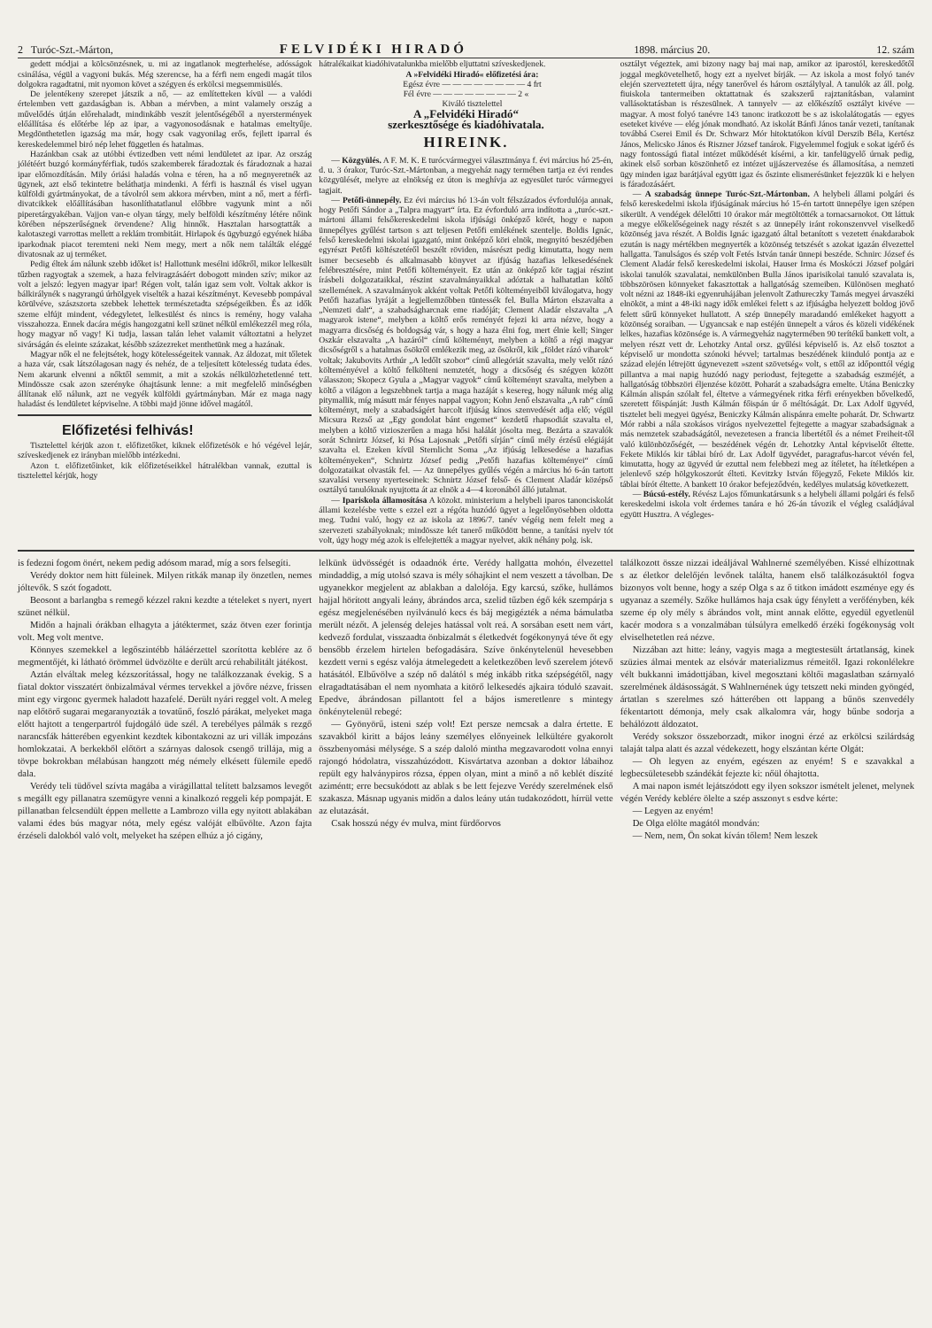2 Turóc-Szt.-Márton, FELVIDÉKI HIRADÓ 1898. március 20. 12. szám
gedett módjai a kölcsönzésnek, u. mi az ingatlanok megterhelése, adósságok csinálása, végül a vagyoni bukás. Még szerencse, ha a férfi nem engedi magát tilos dolgokra ragadtatni, mit nyomon követ a szégyen és erkölcsi megsemmisülés.
De jelentékeny szerepet játszik a nő, — az említetteken kívül — a valódi értelemben vett gazdaságban is. Abban a mérvben, a mint valamely ország a művelődés útján előrehaladt, mindinkább veszít jelentőségéből a nyerstermények előállítása és előtérbe lép az ipar, a vagyonosodásnak e hatalmas emeltyűje. Megdönthetetlen igazság ma már, hogy csak vagyonilag erős, fejlett iparral és kereskedelemmel biró nép lehet független és hatalmas.
Hazánkban csak az utóbbi évtizedben vett némi lendületet az ipar. Az ország jólétéért buzgó kormányférfiak, tudós szakemberek fáradoztak és fáradoznak a hazai ipar előmozdításán. Mily óriási haladás volna e téren, ha a nő megnyeretnék az ügynek, azt első tekintetre beláthatja mindenki. A férfi is használ és visel ugyan külföldi gyártmányokat, de a távolról sem akkora mérvben, mint a nő, mert a férfi-divatcikkek előállításában hasonlíthatatlanul előbbre vagyunk mint a női piperetárgyakéban. Vajjon van-e olyan tárgy, mely belföldi készítmény létére nőink körében népszerűségnek örvendene? Alig hinnők. Hasztalan harsogtatták a kalotaszegi varrottas mellett a reklám trombitáit. Hirlapok és ügybuzgó egyének hiába iparkodnak piacot teremteni neki Nem megy, mert a nők nem találták eléggé divatosnak az uj terméket.
Pedig éltek ám nálunk szebb időket is! Hallottunk mesélni időkről, mikor lelkesült tűzben ragyogtak a szemek, a haza felviragzásáért dobogott minden szív; mikor az volt a jelszó: legyen magyar ipar! Régen volt, talán igaz sem volt. Voltak akkor is bálkirálynék s nagyrangú úrhölgyek viselték a hazai készítményt. Kevesebb pompával körülvéve, szászszorta szebbek lehettek természetadta szépségeikben. És az idők szeme elfújt mindent, védegyletet, lelkesülést és nincs is remény, hogy valaha visszahozza. Ennek dacára mégis hangozgatni kell szünet nélkül emlékezzél meg róla, hogy magyar nő vagy! Ki tudja, lassan talán lehet valamit változtatni a helyzet sivárságán és eleinte százakat, később százezreket menthetünk meg a hazának.
Magyar nők el ne felejtsétek, hogy kötelességeitek vannak. Az áldozat, mit tőletek a haza vár, csak látszólagosan nagy és nehéz, de a teljesített kötelesség tudata édes. Nem akarunk elvenni a nőktől semmit, a mit a szokás nélkülözhetetlenné tett. Mindössze csak azon szerényke óhajtásunk lenne: a mit megfelelő minőségben állítanak elő nálunk, azt ne vegyék külföldi gyártmányban. Már ez maga nagy haladást és lendületet képviselne. A többi majd jönne idővel magától.
Előfizetési felhivás!
Tisztelettel kérjük azon t. előfizetőket, kiknek előfizetésök e hó végével lejár, szíveskedjenek ez irányban mielőbb intézkedni.
Azon t. előfizetőinket, kik előfizetéseikkel hátralékban vannak, ezuttal is tisztelettel kérjük, hogy
hátralékaikat kiadóhivatalunkba mielőbb eljuttatni szíveskedjenek.
A »Felvidéki Hiradó« előfizetési ára:
Egész évre — — — — — — — — 4 frt
Fél évre — — — — — — — — 2 «
Kiváló tisztelettel
A „Felvidéki Hiradó“
szerkesztősége és kiadóhivatala.
HIREINK.
— Közgyülés. A F. M. K. E turócvármegyei választmánya f. évi március hó 25-én, d. u. 3 órakor, Turóc-Szt.-Mártonban, a megyeház nagy termében tartja ez évi rendes közgyülését, melyre az elnökség ez úton is meghívja az egyesület turóc vármegyei tagjait.
— Petőfi-ünnepély. Ez évi március hó 13-án volt félszázados évfordulója annak, hogy Petőfi Sándor a „Talpra magyart“ írta. Ez évforduló arra indította a „turóc-szt.-mártoni állami felsőkereskedelmi iskola ifjúsági önképző körét, hogy e napon ünnepélyes gyűlést tartson s azt teljesen Petőfi emlékének szentelje. Boldis Ignác, felső kereskedelmi iskolai igazgató, mint önképző köri elnök, megnyitó beszédjében egyrészt Petőfi költészetéről beszélt röviden, másrészt pedig kimutatta, hogy nem ismer becsesebb és alkalmasabb könyvet az ifjúság hazafias lelkesedésének felébresztésére, mint Petőfi költeményeit. Ez után az önképző kör tagjai részint írásbeli dolgozataikkal, részint szavalmányaikkal adóztak a halhatatlan költő szellemének. A szavalmányok akként voltak Petőfi költeményeiből kiválogatva, hogy Petőfi hazafias lyráját a legjellemzőbben tüntessék fel. Bulla Márton elszavalta a „Nemzeti dalt“, a szabadságharcnak eme riadóját; Clement Aladár elszavalta „A magyarok istene“, melyben a költő erős reményét fejezi ki arra nézve, hogy a magyarra dicsőség és boldogság vár, s hogy a haza élni fog, mert élnie kell; Singer Oszkár elszavalta „A hazáról“ című költeményt, melyben a költő a régi magyar dicsőségről s a hatalmas ősökről emlékezik meg, az ősökről, kik „földet rázó viharok“ voltak; Jakubovits Arthúr „A ledőlt szobor“ című allegóriát szavalta, mely velőt rázó költeményével a költő felkölteni nemzetét, hogy a dicsőség és szégyen között válasszon; Skopecz Gyula a „Magyar vagyok“ című költeményt szavalta, melyben a költő a világon a legszebbnek tartja a maga hazáját s kesereg, hogy nálunk még alig pitymallik, míg másutt már fényes nappal vagyon; Kohn Jenő elszavalta „A rab“ című költeményt, mely a szabadságért harcolt ifjúság kínos szenvedését adja elő; végül Micsura Rezső az „Egy gondolat bánt engemet“ kezdetű rhapsodiát szavalta el, melyben a költő vizioszerűen a maga hősi halálát jósolta meg. Bezárta a szavalók sorát Schnirtz József, ki Pósa Lajosnak „Petőfi sírján“ című mély érzésű elégiáját szavalta el. Ezeken kívül Sternlicht Soma „Az ifjúság lelkesedése a hazafias költeményeken“, Schnirtz József pedig „Petőfi hazafias költeményei“ című dolgozataikat olvasták fel. — Az ünnepélyes gyűlés végén a március hó 6-án tartott szavalási verseny nyerteseinek: Schnirtz József felső- és Clement Aladár középső osztályú tanulóknak nyujtotta át az elnök a 4—4 koronából álló jutalmat.
— Ipariskola államosítása A közokt. ministerium a helybeli iparos tanonciskolát állami kezelésbe vette s ezzel ezt a régóta huzódó ügyet a legelőnyösebben oldotta meg. Tudni való, hogy ez az iskola az 1896/7. tanév végéig nem felelt meg a szervezeti szabályoknak; mindössze két tanerő működött benne, a tanítási nyelv tót volt, úgy hogy még azok is elfelejtették a magyar nyelvet, akik néhány polg. isk.
osztályt végeztek, ami bizony nagy baj mai nap, amikor az iparostól, kereskedőtől joggal megkövetelhető, hogy ezt a nyelvet bírják. — Az iskola a most folyó tanév elején szerveztetett újra, négy tanerővel és három osztálylyal. A tanulók az áll. polg. fiuiskola tantermeiben oktattatnak és szakszerű rajztanításban, valamint vallásoktatásban is részesülnek. A tannyelv — az előkészítő osztályt kivéve — magyar. A most folyó tanévre 143 tanonc iratkozott be s az iskolalátogatás — egyes eseteket kivéve — elég jónak mondható. Az iskolát Bánfi János tanár vezeti, tanítanak továbbá Cserei Emil és Dr. Schwarz Mór hitoktatókon kívül Derszib Béla, Kertész János, Melicsko János és Riszner József tanárok. Figyelemmel fogjuk e sokat igérő és nagy fontosságú fiatal intézet működését kísérni, a kir. tanfelügyelő úrnak pedig, akinek első sorban köszönhető ez intézet ujjászervezése és államosítása, a nemzeti ügy minden igaz barátjával együtt igaz és őszinte elismerésünket fejezzük ki e helyen is fáradozásáért.
— A szabadság ünnepe Turóc-Szt.-Mártonban. A helybeli állami polgári és felső kereskedelmi iskola ifjúságának március hó 15-én tartott ünnepélye igen szépen sikerült. A vendégek délelőtti 10 órakor már megtöltötték a tornacsarnokot. Ott láttuk a megye előkelőségeinek nagy részét s az ünnepély iránt rokonszenvvel viselkedő közönség java részét. A Boldis Ignác igazgató által betanított s vezetett énakdarabok ezután is nagy mértékben megnyerték a közönség tetszését s azokat igazán élvezettel hallgatta. Tanulságos és szép volt Fetés István tanár ünnepi beszéde. Schnirc József és Clement Aladár felső kereskedelmi iskolai, Hauser Irma és Moskóczi József polgári iskolai tanulók szavalatai, nemkülönben Bulla János iparisikolai tanuló szavalata is, többszörösen könnyeket fakasztottak a hallgatóság szemeiben. Különösen megható volt nézni az 1848-iki egyenruhájában jelenvolt Zathureczky Tamás megyei árvaszéki elnököt, a mint a 48-iki nagy idők emlékei felett s az ifjúságba helyezett boldog jövő felett sűrű könnyeket hullatott. A szép ünnepély maradandó emlékeket hagyott a közönség soraiban. — Ugyancsak e nap estéjén ünnepelt a város és közeli vidékének lelkes, hazafias közönsége is. A vármegyeház nagytermében 90 terítékű bankett volt, a melyen részt vett dr. Lehotzky Antal orsz. gyűlési képviselő is. Az első tosztot a képviselő ur mondotta szónoki hévvel; tartalmas beszédének kiinduló pontja az e század elején létrejött úgynevezett »szent szövetség« volt, s ettől az időponttól végig pillantva a mai napig huzódó nagy periodust, fejtegette a szabadság eszméjét, a hallgatóság többszöri éljenzése között. Poharát a szabadságra emelte. Utána Beniczky Kálmán alispán szólalt fel, éltetve a vármegyének ritka férfi erényekben bővelkedő, szeretett főispánját: Justh Kálmán főispán úr ő méltóságát. Dr. Lax Adolf ügyvéd, tisztelet beli megyei ügyész, Beniczky Kálmán alispánra emelte poharát. Dr. Schwartz Mór rabbi a nála szokásos virágos nyelvezettel fejtegette a magyar szabadságnak a más nemzetek szabadságától, nevezetesen a francia libertétől és a német Freiheit-től való különbözőségét, — beszédének végén dr. Lehotzky Antal képviselőt éltette. Fekete Miklós kir táblai bíró dr. Lax Adolf ügyvédet, paragrafus-harcot vévén fel, kimutatta, hogy az ügyvéd úr ezuttal nem felebbezi meg az ítéletet, ha ítéletképen a jelenlevő szép hölgykoszorút élteti. Kevitzky István főjegyző, Fekete Miklós kir. táblai bírót éltette. A bankett 10 órakor befejeződvén, kedélyes mulatság következett.
— Búcsú-estély. Révész Lajos főmunkatársunk s a helybeli állami polgári és felső kereskedelmi iskola volt érdemes tanára e hó 26-án távozik el végleg családjával együtt Husztra. A végleges-
is fedezni fogom önért, nekem pedig adósom marad, míg a sors felsegíti.
Verédy doktor nem hitt füleinek. Milyen ritkák manap ily önzetlen, nemes jóltevők. S szót fogadott.
Beosont a barlangba s remegő kézzel rakni kezdte a tételeket s nyert, nyert szünet nélkül.
Midőn a hajnali órákban elhagyta a játéktermet, száz ötven ezer forintja volt. Meg volt mentve.
Könnyes szemekkel a legőszintébb háláérzettel szorította keblére az ő megmentőjét, ki látható örömmel üdvözölte e derült arcú rehabilitált játékost.
Aztán elváltak meleg kézszorítással, hogy ne találkozzanak évekig. S a fiatal doktor visszatért önbizalmával vérmes tervekkel a jövőre nézve, frissen mint egy virgonc gyermek haladott hazafelé. Derült nyári reggel volt. A meleg nap előtörő sugarai megaranyozták a tovatűnő, foszló párákat, melyeket maga előtt hajtott a tengerpartról fujdogáló üde szél. A terebélyes pálmák s rezgő narancsfák hátterében egyenkint kezdtek kibontakozni az uri villák impozáns homlokzatai. A berkekből előtört a szárnyas dalosok csengő trillája, mig a tövpe bokrokban mélabúsan hangzott még némely elkésett fülemile epedő dala.
Verédy teli tüdővel szívta magába a virágillattal telített balzsamos levegőt s megállt egy pillanatra szemügyre venni a kinalkozó reggeli kép pompaját. E pillanatban felcsendült éppen mellette a Lambrozo villa egy nyitott ablakában valami édes bús magyar nóta, mely egész valóját elbűvölte. Azon fajta érzéseli dalokból való volt, melyeket ha szépen elhúz a jó cigány,
lelkünk üdvösségét is odaadnók érte. Verédy hallgatta mohón, élvezettel mindaddig, a míg utolsó szava is mély sóhajkint el nem veszett a távolban. De ugyanekkor megjelent az ablakban a dalolója. Egy karcsú, szőke, hullámos hajjal hörított angyali leány, ábrándos arca, szelid tűzben égő kék szempárja s egész megjelenésében nyilvánuló kecs és báj megigézték a néma bámulatba merült nézőt. A jelenség delejes hatással volt reá. A sorsában esett nem várt, kedvező fordulat, visszaadta önbizalmát s életkedvét fogékonynyá téve őt egy bensőbb érzelem hirtelen befogadására. Szíve önkénytelenül hevesebben kezdett verni s egész valója átmelegedett a keletkezőben levő szerelem jótevő hatásától. Elbűvölve a szép nő dalától s még inkább ritka szépségétől, nagy elragadtatásában el nem nyomhata a kitörő lelkesedés ajkaira tóduló szavait. Epedve, ábrándosan pillantott fel a bájos ismeretlenre s mintegy önkénytelenül rebegé:
— Gyönyörű, isteni szép volt! Ezt persze nemcsak a dalra értette. E szavakból kiritt a bájos leány személyes előnyeinek lelkültére gyakorolt összbenyomási mélysége. S a szép daloló mintha megzavarodott volna ennyi rajongó hódolatra, visszahúzódott. Kisvártatva azonban a doktor lábaihoz repült egy halványpiros rózsa, éppen olyan, mint a minő a nő keblét díszíté aziméntt; erre becsukódott az ablak s be lett fejezve Verédy szerelmének első szakasza. Másnap ugyanis midőn a dalos leány után tudakozódott, hírrül vette az elutazását.
Csak hosszú négy év mulva, mint fürdőorvos
találkozott össze nizzai ideáljával Wahlnerné személyében. Kissé elhízottnak s az életkor delelőjén levőnek találta, hanem első találkozásuktól fogva bizonyos volt benne, hogy a szép Olga s az ő titkon imádott eszménye egy és ugyanaz a személy. Szőke hullámos haja csak úgy fénylett a verőfényben, kék szeme ép oly mély s ábrándos volt, mint annak előtte, egyedül egyetlenül kacér modora s a vonzalmában túlsúlyra emelkedő érzéki fogékonyság volt elviselhetetlen reá nézve.
Nizzában azt hitte: leány, vagyis maga a megtestesült ártatlanság, kinek szüzies álmai mentek az elsóvár materializmus rémeitől. Igazi rokonlélekre vélt bukkanni imádottjában, kivel megosztani költői magaslatban szárnyaló szerelmének áldásosságát. S Wahlnernének úgy tetszett neki minden gyöngéd, ártatlan s szerelmes szó hátterében ott lappang a bűnös szenvedély fékentartott démonja, mely csak alkalomra vár, hogy bűnbe sodorja a behálózott áldozatot.
Verédy sokszor összeborzadt, mikor inogni érzé az erkölcsi szilárdság talaját talpa alatt és azzal védekezett, hogy elszántan kérte Olgát:
— Oh legyen az enyém, egészen az enyém! S e szavakkal a legbecsületesebb szándékát fejezte ki: nőül óhajtotta.
A mai napon ismét lejátszódott egy ilyen sokszor ismételt jelenet, melynek végén Verédy keblére ölelte a szép asszonyt s esdve kérte:
— Legyen az enyém!
De Olga elölte magától mondván:
— Nem, nem, Ön sokat kíván tőlem! Nem leszek